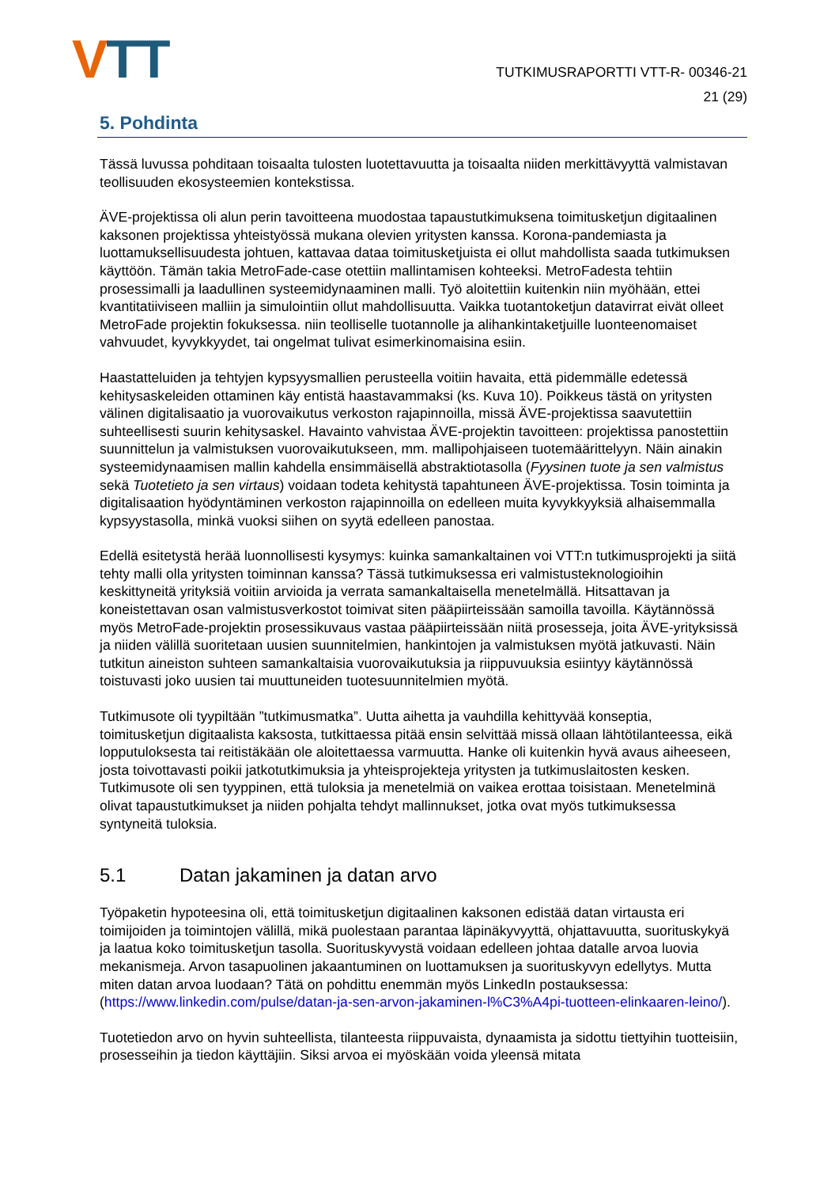VTT
TUTKIMUSRAPORTTI VTT-R- 00346-21
21 (29)
5. Pohdinta
Tässä luvussa pohditaan toisaalta tulosten luotettavuutta ja toisaalta niiden merkittävyyttä valmistavan teollisuuden ekosysteemien kontekstissa.
ÄVE-projektissa oli alun perin tavoitteena muodostaa tapaustutkimuksena toimitusketjun digitaalinen kaksonen projektissa yhteistyössä mukana olevien yritysten kanssa. Korona-pandemiasta ja luottamuksellisuudesta johtuen, kattavaa dataa toimitusketjuista ei ollut mahdollista saada tutkimuksen käyttöön. Tämän takia MetroFade-case otettiin mallintamisen kohteeksi. MetroFadesta tehtiin prosessimalli ja laadullinen systeemidynaaminen malli. Työ aloitettiin kuitenkin niin myöhään, ettei kvantitatiiviseen malliin ja simulointiin ollut mahdollisuutta. Vaikka tuotantoketjun datavirrat eivät olleet MetroFade projektin fokuksessa. niin teolliselle tuotannolle ja alihankintaketjuille luonteenomaiset vahvuudet, kyvykkyydet, tai ongelmat tulivat esimerkinomaisina esiin.
Haastatteluiden ja tehtyjen kypsyysmallien perusteella voitiin havaita, että pidemmälle edetessä kehitysaskeleiden ottaminen käy entistä haastavammaksi (ks. Kuva 10). Poikkeus tästä on yritysten välinen digitalisaatio ja vuorovaikutus verkoston rajapinnoilla, missä ÄVE-projektissa saavutettiin suhteellisesti suurin kehitysaskel. Havainto vahvistaa ÄVE-projektin tavoitteen: projektissa panostettiin suunnittelun ja valmistuksen vuorovaikutukseen, mm. mallipohjaiseen tuotemäärittelyyn. Näin ainakin systeemidynaamisen mallin kahdella ensimmäisellä abstraktiotasolla (Fyysinen tuote ja sen valmistus sekä Tuotetieto ja sen virtaus) voidaan todeta kehitystä tapahtuneen ÄVE-projektissa. Tosin toiminta ja digitalisaation hyödyntäminen verkoston rajapinnoilla on edelleen muita kyvykkyyksiä alhaisemmalla kypsyystasolla, minkä vuoksi siihen on syytä edelleen panostaa.
Edellä esitetystä herää luonnollisesti kysymys: kuinka samankaltainen voi VTT:n tutkimusprojekti ja siitä tehty malli olla yritysten toiminnan kanssa? Tässä tutkimuksessa eri valmistusteknologioihin keskittyneitä yrityksiä voitiin arvioida ja verrata samankaltaisella menetelmällä. Hitsattavan ja koneistettavan osan valmistusverkostot toimivat siten pääpiirteissään samoilla tavoilla. Käytännössä myös MetroFade-projektin prosessikuvaus vastaa pääpiirteissään niitä prosesseja, joita ÄVE-yrityksissä ja niiden välillä suoritetaan uusien suunnitelmien, hankintojen ja valmistuksen myötä jatkuvasti. Näin tutkitun aineiston suhteen samankaltaisia vuorovaikutuksia ja riippuvuuksia esiintyy käytännössä toistuvasti joko uusien tai muuttuneiden tuotesuunnitelmien myötä.
Tutkimusote oli tyypiltään ”tutkimusmatka”. Uutta aihetta ja vauhdilla kehittyvää konseptia, toimitusketjun digitaalista kaksosta, tutkittaessa pitää ensin selvittää missä ollaan lähtötilanteessa, eikä lopputuloksesta tai reitistäkään ole aloitettaessa varmuutta. Hanke oli kuitenkin hyvä avaus aiheeseen, josta toivottavasti poikii jatkotutkimuksia ja yhteisprojekteja yritysten ja tutkimuslaitosten kesken. Tutkimusote oli sen tyyppinen, että tuloksia ja menetelmiä on vaikea erottaa toisistaan. Menetelminä olivat tapaustutkimukset ja niiden pohjalta tehdyt mallinnukset, jotka ovat myös tutkimuksessa syntyneitä tuloksia.
5.1 Datan jakaminen ja datan arvo
Työpaketin hypoteesina oli, että toimitusketjun digitaalinen kaksonen edistää datan virtausta eri toimijoiden ja toimintojen välillä, mikä puolestaan parantaa läpinäkyvyyttä, ohjattavuutta, suorituskykyä ja laatua koko toimitusketjun tasolla. Suorituskyvystä voidaan edelleen johtaa datalle arvoa luovia mekanismeja. Arvon tasapuolinen jakaantuminen on luottamuksen ja suorituskyvyn edellytys. Mutta miten datan arvoa luodaan? Tätä on pohdittu enemmän myös LinkedIn postauksessa: (https://www.linkedin.com/pulse/datan-ja-sen-arvon-jakaminen-l%C3%A4pi-tuotteen-elinkaaren-leino/).
Tuotetiedon arvo on hyvin suhteellista, tilanteesta riippuvaista, dynaamista ja sidottu tiettyihin tuotteisiin, prosesseihin ja tiedon käyttäjiin. Siksi arvoa ei myöskään voida yleensä mitata